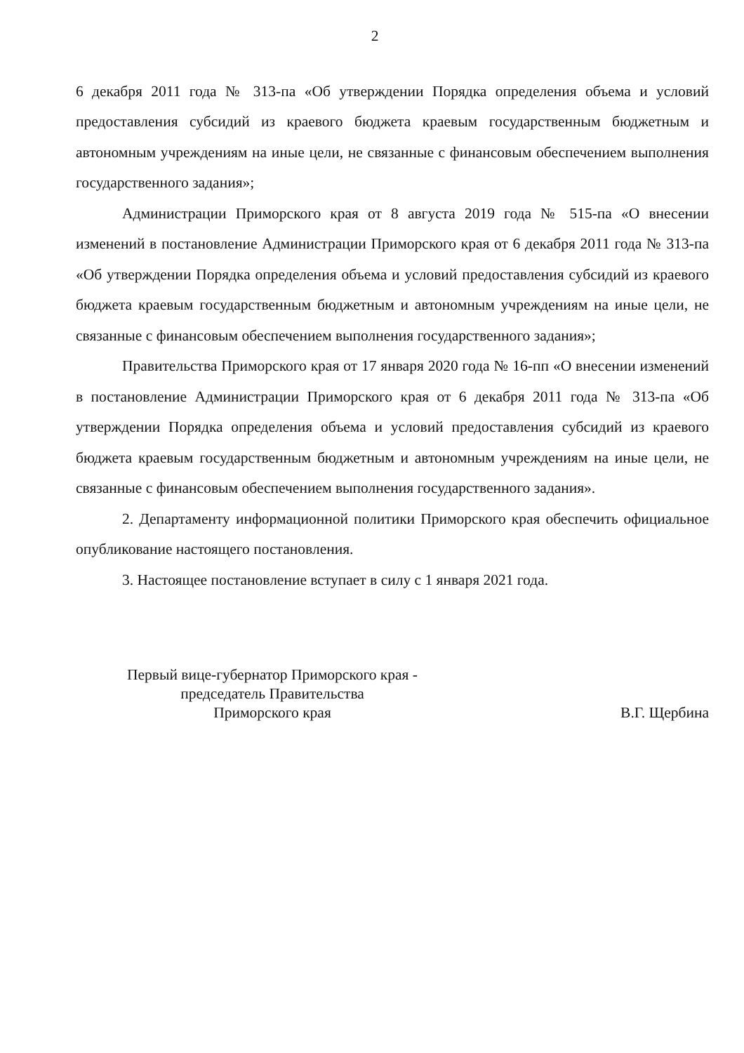2
6 декабря 2011 года № 313-па «Об утверждении Порядка определения объема и условий предоставления субсидий из краевого бюджета краевым государственным бюджетным и автономным учреждениям на иные цели, не связанные с финансовым обеспечением выполнения государственного задания»;
Администрации Приморского края от 8 августа 2019 года № 515-па «О внесении изменений в постановление Администрации Приморского края от 6 декабря 2011 года № 313-па «Об утверждении Порядка определения объема и условий предоставления субсидий из краевого бюджета краевым государственным бюджетным и автономным учреждениям на иные цели, не связанные с финансовым обеспечением выполнения государственного задания»;
Правительства Приморского края от 17 января 2020 года № 16-пп «О внесении изменений в постановление Администрации Приморского края от 6 декабря 2011 года № 313-па «Об утверждении Порядка определения объема и условий предоставления субсидий из краевого бюджета краевым государственным бюджетным и автономным учреждениям на иные цели, не связанные с финансовым обеспечением выполнения государственного задания».
2. Департаменту информационной политики Приморского края обеспечить официальное опубликование настоящего постановления.
3. Настоящее постановление вступает в силу с 1 января 2021 года.
Первый вице-губернатор Приморского края -
председатель Правительства
Приморского края
В.Г. Щербина